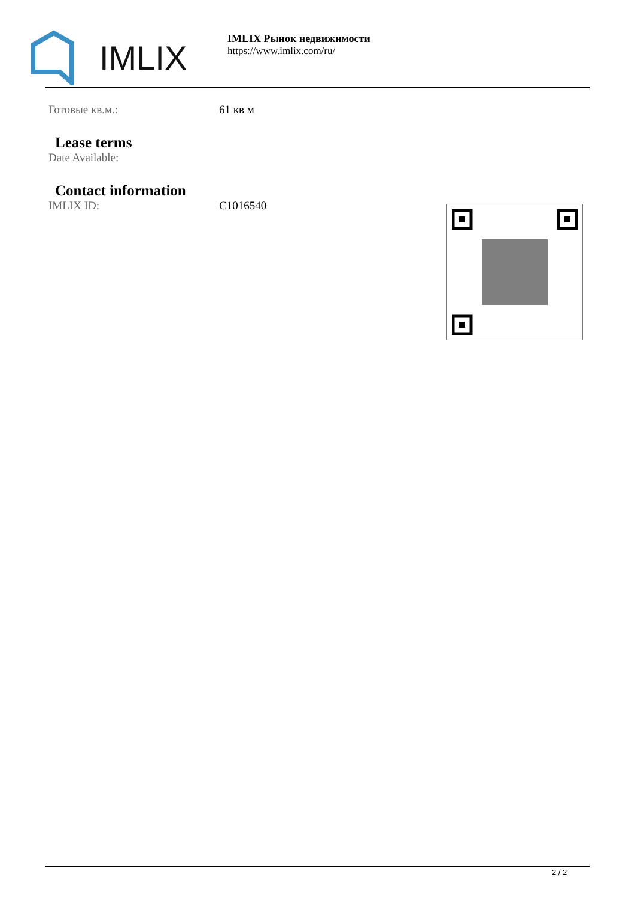IMLIX
IMLIX Рынок недвижимости
https://www.imlix.com/ru/
Готовые кв.м.: 61 кв м
Lease terms
Date Available:
Contact information
IMLIX ID: C1016540
2 / 2